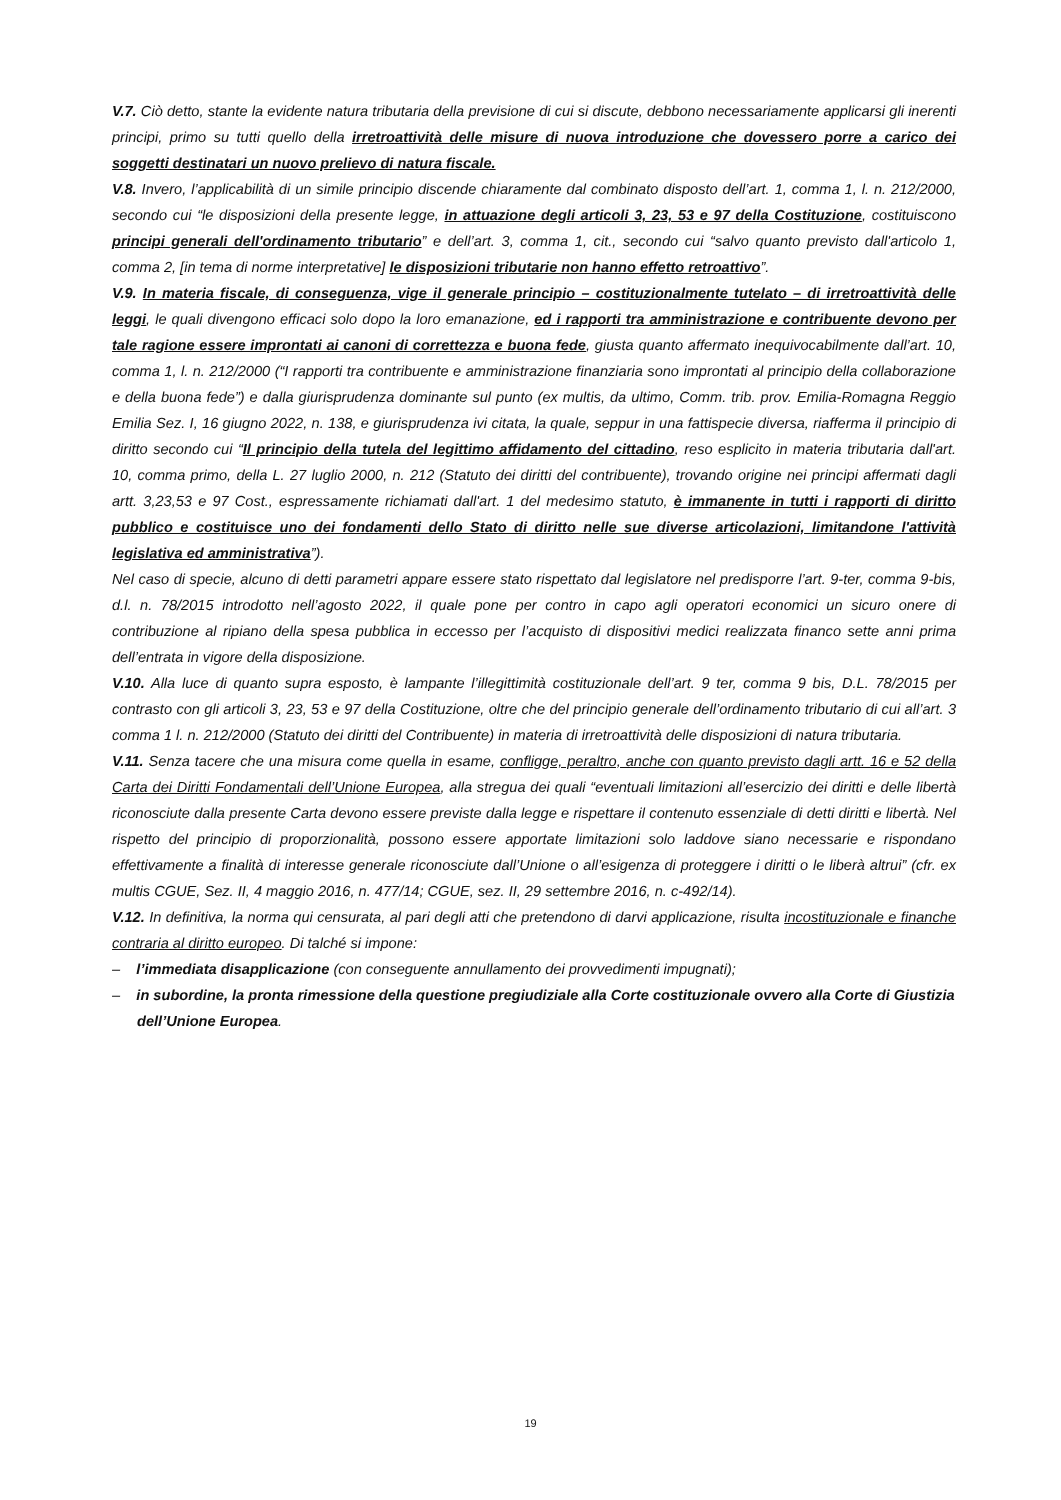V.7. Ciò detto, stante la evidente natura tributaria della previsione di cui si discute, debbono necessariamente applicarsi gli inerenti principi, primo su tutti quello della irretroattività delle misure di nuova introduzione che dovessero porre a carico dei soggetti destinatari un nuovo prelievo di natura fiscale.
V.8. Invero, l’applicabilità di un simile principio discende chiaramente dal combinato disposto dell’art. 1, comma 1, l. n. 212/2000, secondo cui “le disposizioni della presente legge, in attuazione degli articoli 3, 23, 53 e 97 della Costituzione, costituiscono principi generali dell'ordinamento tributario” e dell’art. 3, comma 1, cit., secondo cui “salvo quanto previsto dall'articolo 1, comma 2, [in tema di norme interpretative] le disposizioni tributarie non hanno effetto retroattivo”.
V.9. In materia fiscale, di conseguenza, vige il generale principio – costituzionalmente tutelato – di irretroattività delle leggi, le quali divengono efficaci solo dopo la loro emanazione, ed i rapporti tra amministrazione e contribuente devono per tale ragione essere improntati ai canoni di correttezza e buona fede, giusta quanto affermato inequivocabilmente dall’art. 10, comma 1, l. n. 212/2000 (“I rapporti tra contribuente e amministrazione finanziaria sono improntati al principio della collaborazione e della buona fede”) e dalla giurisprudenza dominante sul punto (ex multis, da ultimo, Comm. trib. prov. Emilia-Romagna Reggio Emilia Sez. I, 16 giugno 2022, n. 138, e giurisprudenza ivi citata, la quale, seppur in una fattispecie diversa, riafferma il principio di diritto secondo cui “Il principio della tutela del legittimo affidamento del cittadino, reso esplicito in materia tributaria dall'art. 10, comma primo, della L. 27 luglio 2000, n. 212 (Statuto dei diritti del contribuente), trovando origine nei principi affermati dagli artt. 3,23,53 e 97 Cost., espressamente richiamati dall'art. 1 del medesimo statuto, è immanente in tutti i rapporti di diritto pubblico e costituisce uno dei fondamenti dello Stato di diritto nelle sue diverse articolazioni, limitandone l'attività legislativa ed amministrativa”).
Nel caso di specie, alcuno di detti parametri appare essere stato rispettato dal legislatore nel predisporre l’art. 9-ter, comma 9-bis, d.l. n. 78/2015 introdotto nell’agosto 2022, il quale pone per contro in capo agli operatori economici un sicuro onere di contribuzione al ripiano della spesa pubblica in eccesso per l’acquisto di dispositivi medici realizzata financo sette anni prima dell’entrata in vigore della disposizione.
V.10. Alla luce di quanto supra esposto, è lampante l’illegittimità costituzionale dell’art. 9 ter, comma 9 bis, D.L. 78/2015 per contrasto con gli articoli 3, 23, 53 e 97 della Costituzione, oltre che del principio generale dell’ordinamento tributario di cui all’art. 3 comma 1 l. n. 212/2000 (Statuto dei diritti del Contribuente) in materia di irretroattività delle disposizioni di natura tributaria.
V.11. Senza tacere che una misura come quella in esame, confligge, peraltro, anche con quanto previsto dagli artt. 16 e 52 della Carta dei Diritti Fondamentali dell’Unione Europea, alla stregua dei quali “eventuali limitazioni all’esercizio dei diritti e delle libertà riconosciute dalla presente Carta devono essere previste dalla legge e rispettare il contenuto essenziale di detti diritti e libertà. Nel rispetto del principio di proporzionalità, possono essere apportate limitazioni solo laddove siano necessarie e rispondano effettivamente a finalità di interesse generale riconosciute dall’Unione o all’esigenza di proteggere i diritti o le liberà altrui” (cfr. ex multis CGUE, Sez. II, 4 maggio 2016, n. 477/14; CGUE, sez. II, 29 settembre 2016, n. c-492/14).
V.12. In definitiva, la norma qui censurata, al pari degli atti che pretendono di darvi applicazione, risulta incostituzionale e finanche contraria al diritto europeo. Di talché si impone:
– l’immediata disapplicazione (con conseguente annullamento dei provvedimenti impugnati);
– in subordine, la pronta rimessione della questione pregiudiziale alla Corte costituzionale ovvero alla Corte di Giustizia dell’Unione Europea.
19